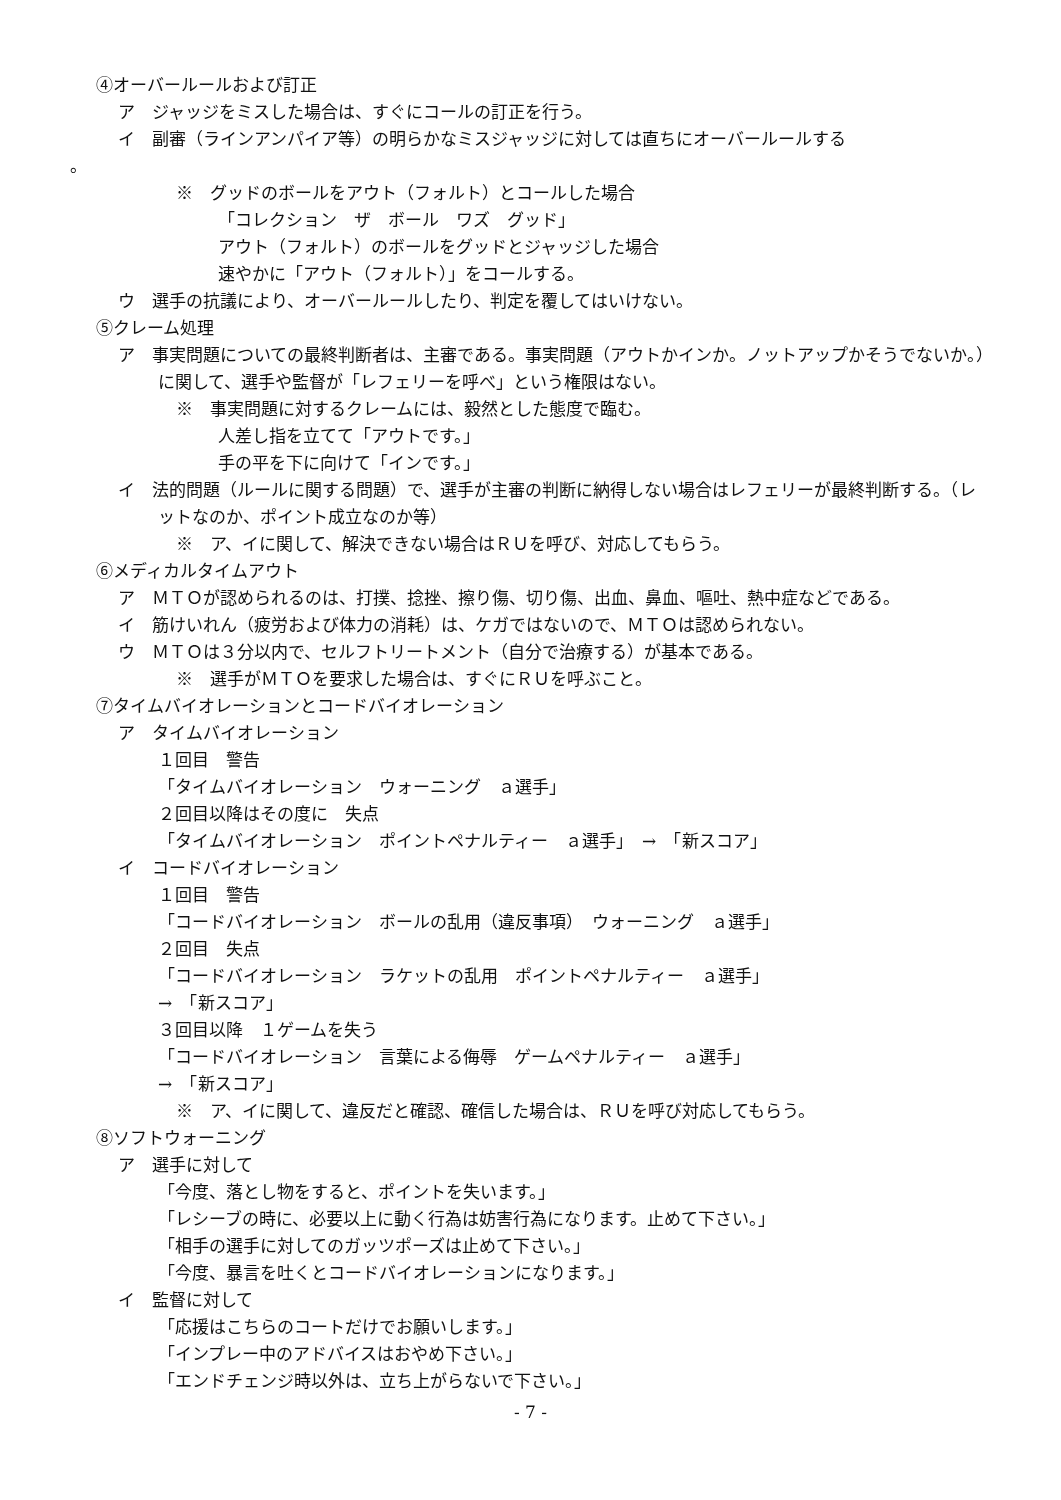④オーバールールおよび訂正
ア　ジャッジをミスした場合は、すぐにコールの訂正を行う。
イ　副審（ラインアンパイア等）の明らかなミスジャッジに対しては直ちにオーバールールする
。
※　グッドのボールをアウト（フォルト）とコールした場合
「コレクション　ザ　ボール　ワズ　グッド」
アウト（フォルト）のボールをグッドとジャッジした場合
速やかに「アウト（フォルト）」をコールする。
ウ　選手の抗議により、オーバールールしたり、判定を覆してはいけない。
⑤クレーム処理
ア　事実問題についての最終判断者は、主審である。事実問題（アウトかインか。ノットアップかそうでないか。）に関して、選手や監督が「レフェリーを呼べ」という権限はない。
※　事実問題に対するクレームには、毅然とした態度で臨む。
人差し指を立てて「アウトです。」
手の平を下に向けて「インです。」
イ　法的問題（ルールに関する問題）で、選手が主審の判断に納得しない場合はレフェリーが最終判断する。（レットなのか、ポイント成立なのか等）
※　ア、イに関して、解決できない場合はＲＵを呼び、対応してもらう。
⑥メディカルタイムアウト
ア　ＭＴＯが認められるのは、打撲、捻挫、擦り傷、切り傷、出血、鼻血、嘔吐、熱中症などである。
イ　筋けいれん（疲労および体力の消耗）は、ケガではないので、ＭＴＯは認められない。
ウ　ＭＴＯは３分以内で、セルフトリートメント（自分で治療する）が基本である。
※　選手がＭＴＯを要求した場合は、すぐにＲＵを呼ぶこと。
⑦タイムバイオレーションとコードバイオレーション
ア　タイムバイオレーション
１回目　警告
「タイムバイオレーション　ウォーニング　ａ選手」
２回目以降はその度に　失点
「タイムバイオレーション　ポイントペナルティー　ａ選手」　→　「新スコア」
イ　コードバイオレーション
１回目　警告
「コードバイオレーション　ボールの乱用（違反事項）　ウォーニング　ａ選手」
２回目　失点
「コードバイオレーション　ラケットの乱用　ポイントペナルティー　ａ選手」
→　「新スコア」
３回目以降　１ゲームを失う
「コードバイオレーション　言葉による侮辱　ゲームペナルティー　ａ選手」
→　「新スコア」
※　ア、イに関して、違反だと確認、確信した場合は、ＲＵを呼び対応してもらう。
⑧ソフトウォーニング
ア　選手に対して
「今度、落とし物をすると、ポイントを失います。」
「レシーブの時に、必要以上に動く行為は妨害行為になります。止めて下さい。」
「相手の選手に対してのガッツポーズは止めて下さい。」
「今度、暴言を吐くとコードバイオレーションになります。」
イ　監督に対して
「応援はこちらのコートだけでお願いします。」
「インプレー中のアドバイスはおやめ下さい。」
「エンドチェンジ時以外は、立ち上がらないで下さい。」
- 7 -